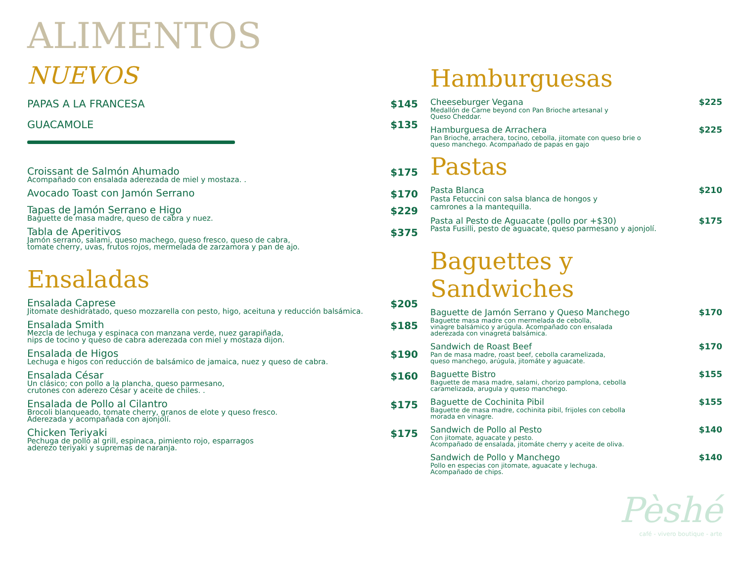ALIMENTOS
NUEVOS
PAPAS A LA FRANCESA $145
GUACAMOLE $135
Croissant de Salmón Ahumado
Acompañado con ensalada aderezada de miel y mostaza. .
$175
Avocado Toast con Jamón Serrano
$170
Tapas de Jamón Serrano e Higo
Baguette de masa madre, queso de cabra y nuez.
$229
Tabla de Aperitivos
Jamón serrano, salami, queso machego, queso fresco, queso de cabra,
tomate cherry, uvas, frutos rojos, mermelada de zarzamora y pan de ajo.
$375
Ensaladas
Ensalada Caprese
Jitomate deshidratado, queso mozzarella con pesto, higo, aceituna y reducción balsámica.
$205
Ensalada Smith
Mezcla de lechuga y espinaca con manzana verde, nuez garapiñada,
nips de tocino y queso de cabra aderezada con miel y mostaza dijon.
$185
Ensalada de Higos
Lechuga e higos con reducción de balsámico de jamaica, nuez y queso de cabra.
$190
Ensalada César
Un clásico; con pollo a la plancha, queso parmesano,
crutones con aderezo César y aceite de chiles. .
$160
Ensalada de Pollo al Cilantro
Brocoli blanqueado, tomate cherry, granos de elote y queso fresco.
Aderezada y acompañada con ajonjolí.
$175
Chicken Teriyaki
Pechuga de pollo al grill, espinaca, pimiento rojo, esparragos
aderezo teriyaki y supremas de naranja.
$175
Hamburguesas
Cheeseburger Vegana
Medallón de Carne beyond con Pan Brioche artesanal y
Queso Cheddar.
$225
Hamburguesa de Arrachera
Pan Brioche, arrachera, tocino, cebolla, jitomate con queso brie o
queso manchego. Acompañado de papas en gajo
$225
Pastas
Pasta Blanca
Pasta Fetuccini con salsa blanca de hongos y
camrones a la mantequilla.
$210
Pasta al Pesto de Aguacate (pollo por +$30)
Pasta Fusilli, pesto de aguacate, queso parmesano y ajonjolí.
$175
Baguettes y Sandwiches
Baguette de Jamón Serrano y Queso Manchego
Baguette masa madre con mermelada de cebolla,
vinagre balsámico y arúgula. Acompañado con ensalada
aderezada con vinagreta balsámica.
$170
Sandwich de Roast Beef
Pan de masa madre, roast beef, cebolla caramelizada,
queso manchego, arúgula, jitomáte y aguacate.
$170
Baguette Bistro
Baguette de masa madre, salami, chorizo pamplona, cebolla
caramelizada, arugula y queso manchego.
$155
Baguette de Cochinita Pibil
Baguette de masa madre, cochinita pibil, frijoles con cebolla
morada en vinagre.
$155
Sandwich de Pollo al Pesto
Con jitomate, aguacate y pesto.
Acompañado de ensalada, jitomáte cherry y aceite de oliva.
$140
Sandwich de Pollo y Manchego
Pollo en especias con jitomate, aguacate y lechuga.
Acompañado de chips.
$140
Pèshé
café - vivero boutique - arte